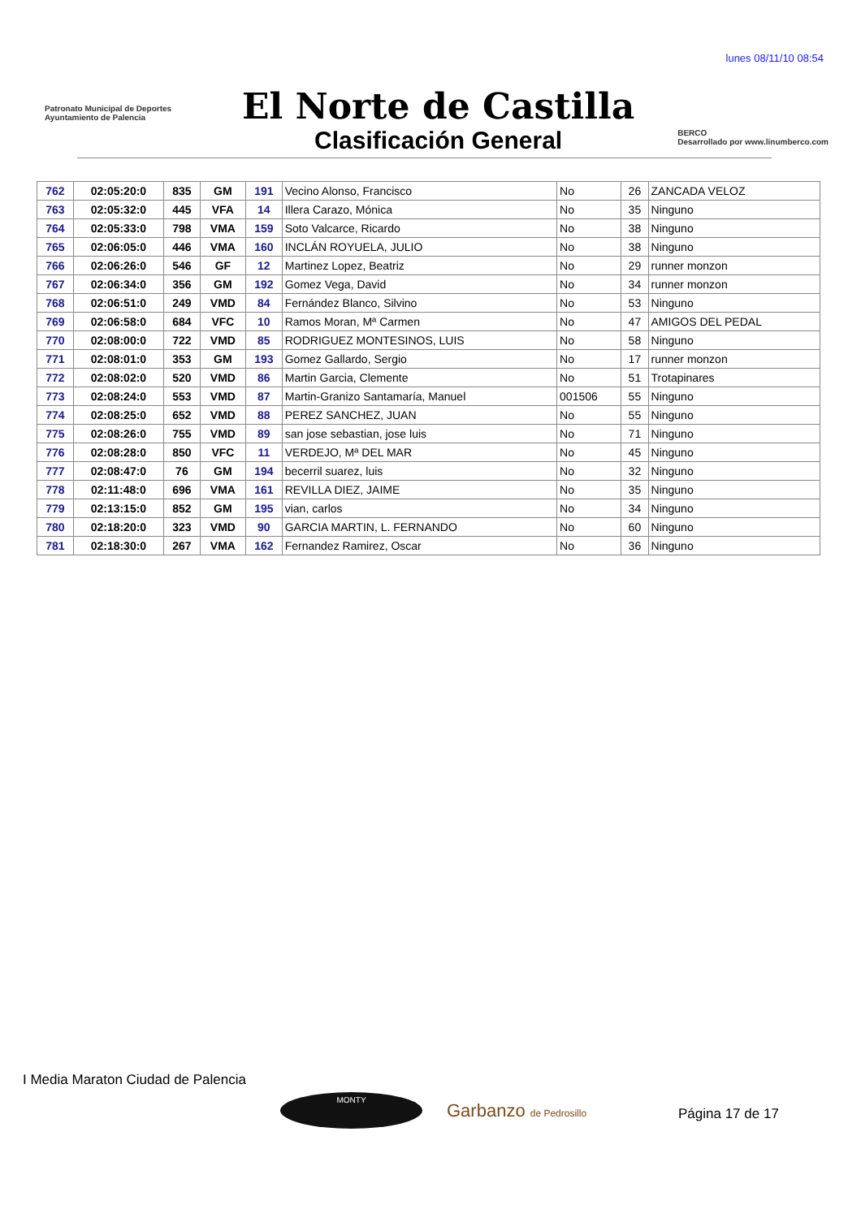lunes 08/11/10 08:54
Patronato Municipal de Deportes
Ayuntamiento de Palencia
El Norte de Castilla
Clasificación General
BERCO
Desarrollado por www.linumberco.com
| 762 | 02:05:20:0 | 835 | GM | 191 | Vecino Alonso, Francisco | No | 26 | ZANCADA VELOZ |
| 763 | 02:05:32:0 | 445 | VFA | 14 | Illera Carazo, Mónica | No | 35 | Ninguno |
| 764 | 02:05:33:0 | 798 | VMA | 159 | Soto Valcarce, Ricardo | No | 38 | Ninguno |
| 765 | 02:06:05:0 | 446 | VMA | 160 | INCLÁN ROYUELA, JULIO | No | 38 | Ninguno |
| 766 | 02:06:26:0 | 546 | GF | 12 | Martinez Lopez, Beatriz | No | 29 | runner monzon |
| 767 | 02:06:34:0 | 356 | GM | 192 | Gomez Vega, David | No | 34 | runner monzon |
| 768 | 02:06:51:0 | 249 | VMD | 84 | Fernández Blanco, Silvino | No | 53 | Ninguno |
| 769 | 02:06:58:0 | 684 | VFC | 10 | Ramos Moran, Mª Carmen | No | 47 | AMIGOS DEL PEDAL |
| 770 | 02:08:00:0 | 722 | VMD | 85 | RODRIGUEZ MONTESINOS, LUIS | No | 58 | Ninguno |
| 771 | 02:08:01:0 | 353 | GM | 193 | Gomez Gallardo, Sergio | No | 17 | runner monzon |
| 772 | 02:08:02:0 | 520 | VMD | 86 | Martin Garcia, Clemente | No | 51 | Trotapinares |
| 773 | 02:08:24:0 | 553 | VMD | 87 | Martin-Granizo Santamaría, Manuel | 001506 | 55 | Ninguno |
| 774 | 02:08:25:0 | 652 | VMD | 88 | PEREZ SANCHEZ, JUAN | No | 55 | Ninguno |
| 775 | 02:08:26:0 | 755 | VMD | 89 | san jose sebastian, jose luis | No | 71 | Ninguno |
| 776 | 02:08:28:0 | 850 | VFC | 11 | VERDEJO, Mª DEL MAR | No | 45 | Ninguno |
| 777 | 02:08:47:0 | 76 | GM | 194 | becerril suarez, luis | No | 32 | Ninguno |
| 778 | 02:11:48:0 | 696 | VMA | 161 | REVILLA DIEZ, JAIME | No | 35 | Ninguno |
| 779 | 02:13:15:0 | 852 | GM | 195 | vian, carlos | No | 34 | Ninguno |
| 780 | 02:18:20:0 | 323 | VMD | 90 | GARCIA MARTIN, L. FERNANDO | No | 60 | Ninguno |
| 781 | 02:18:30:0 | 267 | VMA | 162 | Fernandez Ramirez, Oscar | No | 36 | Ninguno |
I Media Maraton Ciudad de Palencia
MONTY
Garbanzo de Pedrosillo
Página 17 de 17